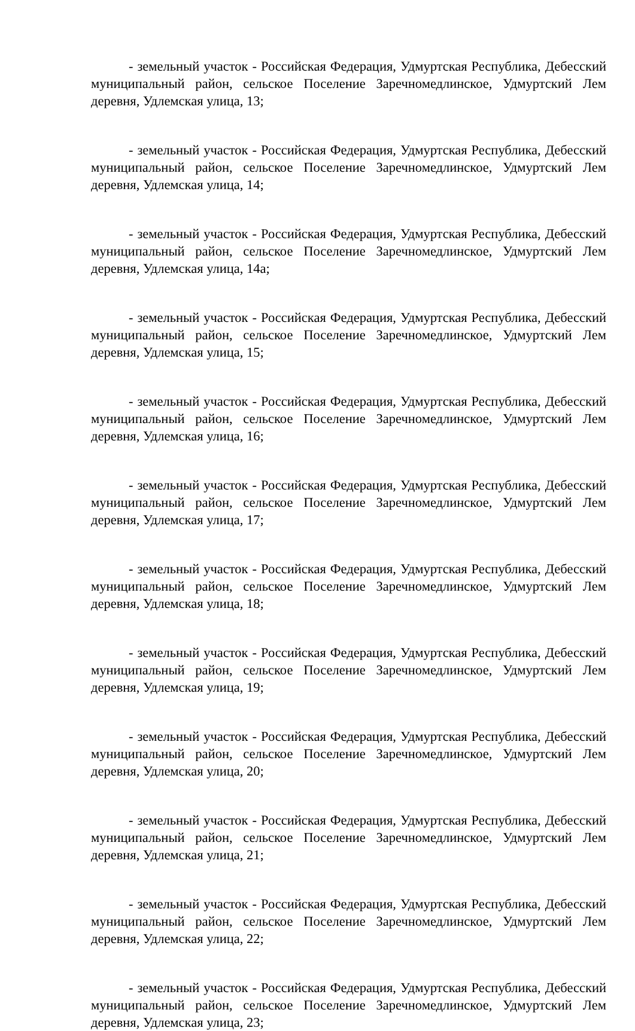- земельный участок - Российская Федерация, Удмуртская Республика, Дебесский муниципальный район, сельское Поселение Заречномедлинское, Удмуртский Лем деревня, Удлемская улица, 13;
- земельный участок - Российская Федерация, Удмуртская Республика, Дебесский муниципальный район, сельское Поселение Заречномедлинское, Удмуртский Лем деревня, Удлемская улица, 14;
- земельный участок - Российская Федерация, Удмуртская Республика, Дебесский муниципальный район, сельское Поселение Заречномедлинское, Удмуртский Лем деревня, Удлемская улица, 14а;
- земельный участок - Российская Федерация, Удмуртская Республика, Дебесский муниципальный район, сельское Поселение Заречномедлинское, Удмуртский Лем деревня, Удлемская улица, 15;
- земельный участок - Российская Федерация, Удмуртская Республика, Дебесский муниципальный район, сельское Поселение Заречномедлинское, Удмуртский Лем деревня, Удлемская улица, 16;
- земельный участок - Российская Федерация, Удмуртская Республика, Дебесский муниципальный район, сельское Поселение Заречномедлинское, Удмуртский Лем деревня, Удлемская улица, 17;
- земельный участок - Российская Федерация, Удмуртская Республика, Дебесский муниципальный район, сельское Поселение Заречномедлинское, Удмуртский Лем деревня, Удлемская улица, 18;
- земельный участок - Российская Федерация, Удмуртская Республика, Дебесский муниципальный район, сельское Поселение Заречномедлинское, Удмуртский Лем деревня, Удлемская улица, 19;
- земельный участок - Российская Федерация, Удмуртская Республика, Дебесский муниципальный район, сельское Поселение Заречномедлинское, Удмуртский Лем деревня, Удлемская улица, 20;
- земельный участок - Российская Федерация, Удмуртская Республика, Дебесский муниципальный район, сельское Поселение Заречномедлинское, Удмуртский Лем деревня, Удлемская улица, 21;
- земельный участок - Российская Федерация, Удмуртская Республика, Дебесский муниципальный район, сельское Поселение Заречномедлинское, Удмуртский Лем деревня, Удлемская улица, 22;
- земельный участок - Российская Федерация, Удмуртская Республика, Дебесский муниципальный район, сельское Поселение Заречномедлинское, Удмуртский Лем деревня, Удлемская улица, 23;